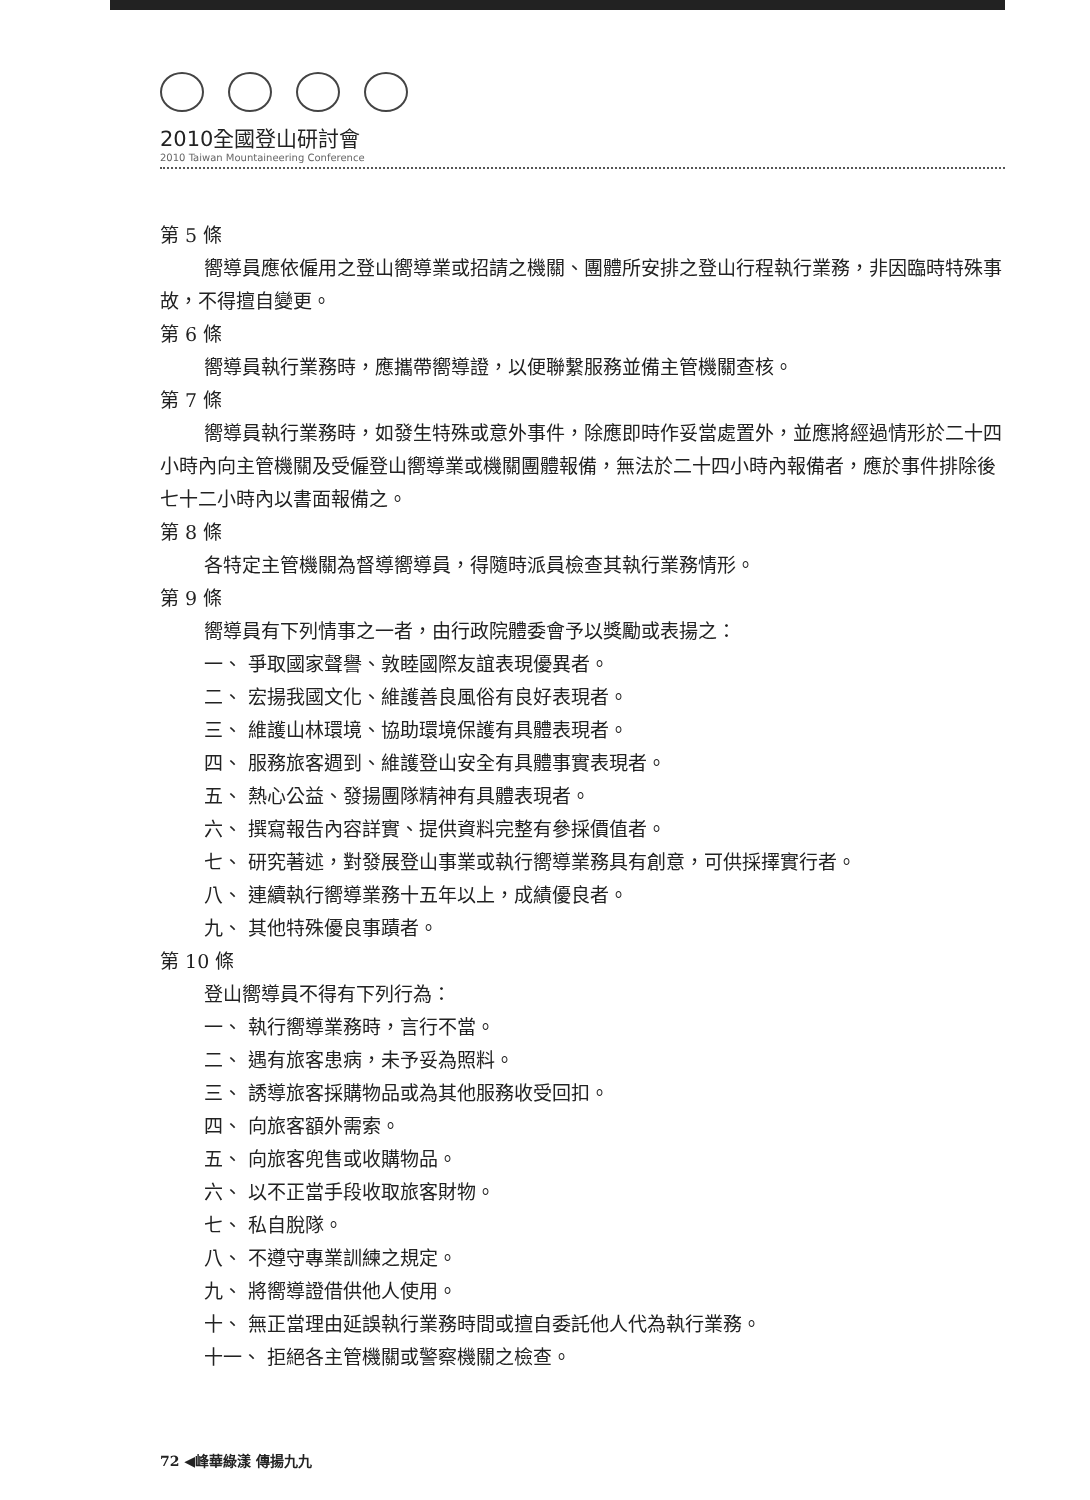2010全國登山研討會
2010 Taiwan Mountaineering Conference
第 5 條
嚮導員應依僱用之登山嚮導業或招請之機關、團體所安排之登山行程執行業務，非因臨時特殊事故，不得擅自變更。
第 6 條
嚮導員執行業務時，應攜帶嚮導證，以便聯繫服務並備主管機關查核。
第 7 條
嚮導員執行業務時，如發生特殊或意外事件，除應即時作妥當處置外，並應將經過情形於二十四小時內向主管機關及受僱登山嚮導業或機關團體報備，無法於二十四小時內報備者，應於事件排除後七十二小時內以書面報備之。
第 8 條
各特定主管機關為督導嚮導員，得隨時派員檢查其執行業務情形。
第 9 條
嚮導員有下列情事之一者，由行政院體委會予以獎勵或表揚之：
一、 爭取國家聲譽、敦睦國際友誼表現優異者。
二、 宏揚我國文化、維護善良風俗有良好表現者。
三、 維護山林環境、協助環境保護有具體表現者。
四、 服務旅客週到、維護登山安全有具體事實表現者。
五、 熱心公益、發揚團隊精神有具體表現者。
六、 撰寫報告內容詳實、提供資料完整有參採價值者。
七、 研究著述，對發展登山事業或執行嚮導業務具有創意，可供採擇實行者。
八、 連續執行嚮導業務十五年以上，成績優良者。
九、 其他特殊優良事蹟者。
第 10 條
登山嚮導員不得有下列行為：
一、 執行嚮導業務時，言行不當。
二、 遇有旅客患病，未予妥為照料。
三、 誘導旅客採購物品或為其他服務收受回扣。
四、 向旅客額外需索。
五、 向旅客兜售或收購物品。
六、 以不正當手段收取旅客財物。
七、 私自脫隊。
八、 不遵守專業訓練之規定。
九、 將嚮導證借供他人使用。
十、 無正當理由延誤執行業務時間或擅自委託他人代為執行業務。
十一、 拒絕各主管機關或警察機關之檢查。
72 ◀峰華綠漾 傳揚九九